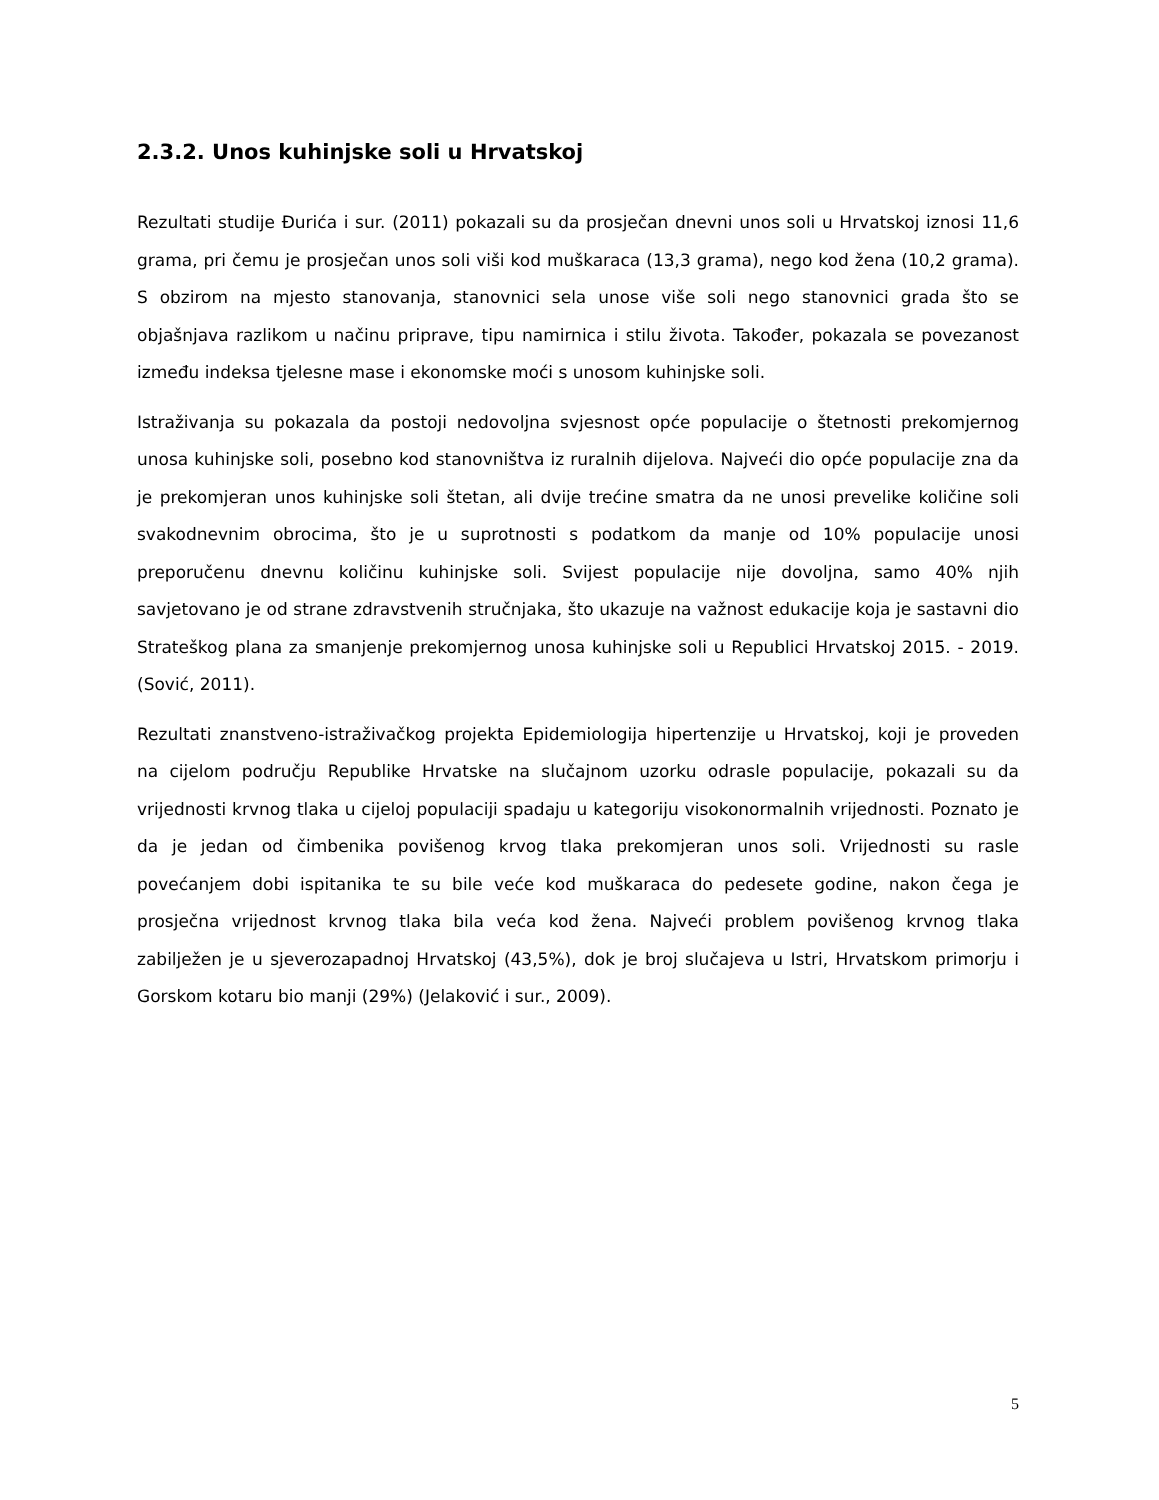2.3.2. Unos kuhinjske soli u Hrvatskoj
Rezultati studije Đurića i sur. (2011) pokazali su da prosječan dnevni unos soli u Hrvatskoj iznosi 11,6 grama, pri čemu je prosječan unos soli viši kod muškaraca (13,3 grama), nego kod žena (10,2 grama). S obzirom na mjesto stanovanja, stanovnici sela unose više soli nego stanovnici grada što se objašnjava razlikom u načinu priprave, tipu namirnica i stilu života. Također, pokazala se povezanost između indeksa tjelesne mase i ekonomske moći s unosom kuhinjske soli.
Istraživanja su pokazala da postoji nedovoljna svjesnost opće populacije o štetnosti prekomjernog unosa kuhinjske soli, posebno kod stanovništva iz ruralnih dijelova. Najveći dio opće populacije zna da je prekomjeran unos kuhinjske soli štetan, ali dvije trećine smatra da ne unosi prevelike količine soli svakodnevnim obrocima, što je u suprotnosti s podatkom da manje od 10% populacije unosi preporučenu dnevnu količinu kuhinjske soli. Svijest populacije nije dovoljna, samo 40% njih savjetovano je od strane zdravstvenih stručnjaka, što ukazuje na važnost edukacije koja je sastavni dio Strateškog plana za smanjenje prekomjernog unosa kuhinjske soli u Republici Hrvatskoj 2015. - 2019. (Sović, 2011).
Rezultati znanstveno-istraživačkog projekta Epidemiologija hipertenzije u Hrvatskoj, koji je proveden na cijelom području Republike Hrvatske na slučajnom uzorku odrasle populacije, pokazali su da vrijednosti krvnog tlaka u cijeloj populaciji spadaju u kategoriju visokonormalnih vrijednosti. Poznato je da je jedan od čimbenika povišenog krvog tlaka prekomjeran unos soli. Vrijednosti su rasle povećanjem dobi ispitanika te su bile veće kod muškaraca do pedesete godine, nakon čega je prosječna vrijednost krvnog tlaka bila veća kod žena. Najveći problem povišenog krvnog tlaka zabilježen je u sjeverozapadnoj Hrvatskoj (43,5%), dok je broj slučajeva u Istri, Hrvatskom primorju i Gorskom kotaru bio manji (29%) (Jelaković i sur., 2009).
5